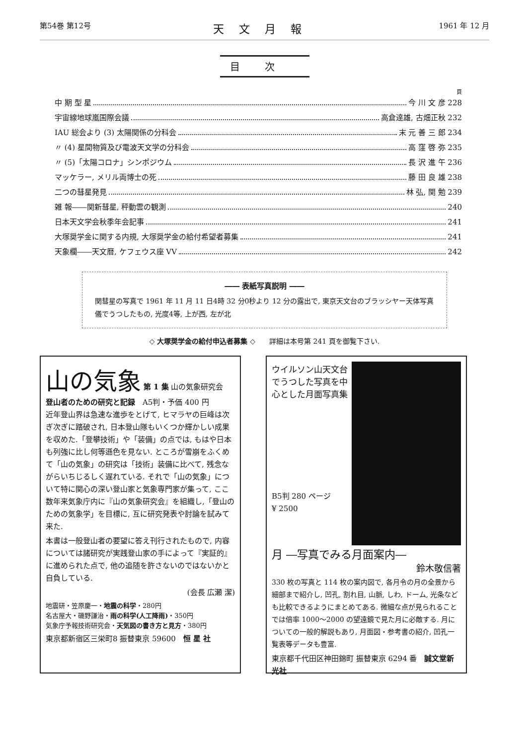第54巻 第12号 天文月報 1961 年 12 月
目次
頁
中 期 型 星 今 川 文 彦 228
宇宙線地球嵐国際会議 高倉達雄, 古畑正秋 232
IAU 総会より (3) 太陽関係の分科会 末 元 善 三 郎 234
〃 (4) 星間物質及び電波天文学の分科会 高 窪 啓 弥 235
〃 (5)「太陽コロナ」シンポジウム 長 沢 進 午 236
マッケラー, メリル両博士の死 藤 田 良 雄 238
二つの彗星発見 林 弘, 関 勉 239
雑 報――関新彗星, 秤動雲の観測 240
日本天文学会秋季年会記事 241
大塚奨学金に関する内規, 大塚奨学金の給付希望者募集 241
天象欄――天文暦, ケフェウス座 VV 242
―― 表紙写真説明 ――
関彗星の写真で 1961 年 11 月 11 日4時 32 分0秒より 12 分の露出で, 東京天文台のブラッシヤー天体写真儀でうつしたもの, 光度4等, 上が西, 左が北
◇ 大塚奨学金の給付申込者募集 ◇　　詳細は本号第 241 頁を御覧下さい.
山の気象 第 1 集 山の気象研究会
登山者のための研究と記録　A5判・予価 400 円
近年登山界は急速な進歩をとげて, ヒマラヤの巨峰は次ぎ次ぎに踏破され, 日本登山隊もいくつか輝かしい成果を収めた.「登攀技術」や「装備」の点では, もはや日本も列強に比し何等遜色を見ない. ところが雪崩をふくめて「山の気象」の研究は「技術」装備に比べて, 残念ながらいちじるしく遅れている. それで「山の気象」について特に関心の深い登山家と気象専門家が集って, ここ数年来気象庁内に『山の気象研究会』を組織し,「登山のための気象学」を目標に, 互に研究発表や討論を試みて来た.
本書は一般登山者の要望に答え刊行されたもので, 内容については諸研究が実践登山家の手によって『実証的』に進められた点で, 他の追随を許さないのではないかと自負している.
(会長 広瀬 潔)
地震研・笠原慶一・地震の科学・280円
名古屋大・磯野謙治・雨の科学(人工降雨)・350円
気象庁予報技術研究会・天気図の書き方と見方・380円
東京都新宿区三栄町8 振替東京 59600　恒 星 社
ウイルソン山天文台でうつした写真を中心とした月面写真集
B5判 280 ページ
¥ 2500
月 ―写真でみる月面案内―
鈴木敬信著
330 枚の写真と 114 枚の案内図で, 各月令の月の全景から細部まで紹介し, 凹孔, 割れ目, 山脈, しわ, ドーム, 光条なども比較できるようにまとめてある. 微細な点が見られることでは倍率 1000～2000 の望遠鏡で見た月に必敵する. 月についての一般的解説もあり, 月面図・参考書の紹介, 凹孔一覧表等データも豊富.
東京都千代田区神田錦町 振替東京 6294 番　誠文堂新光社